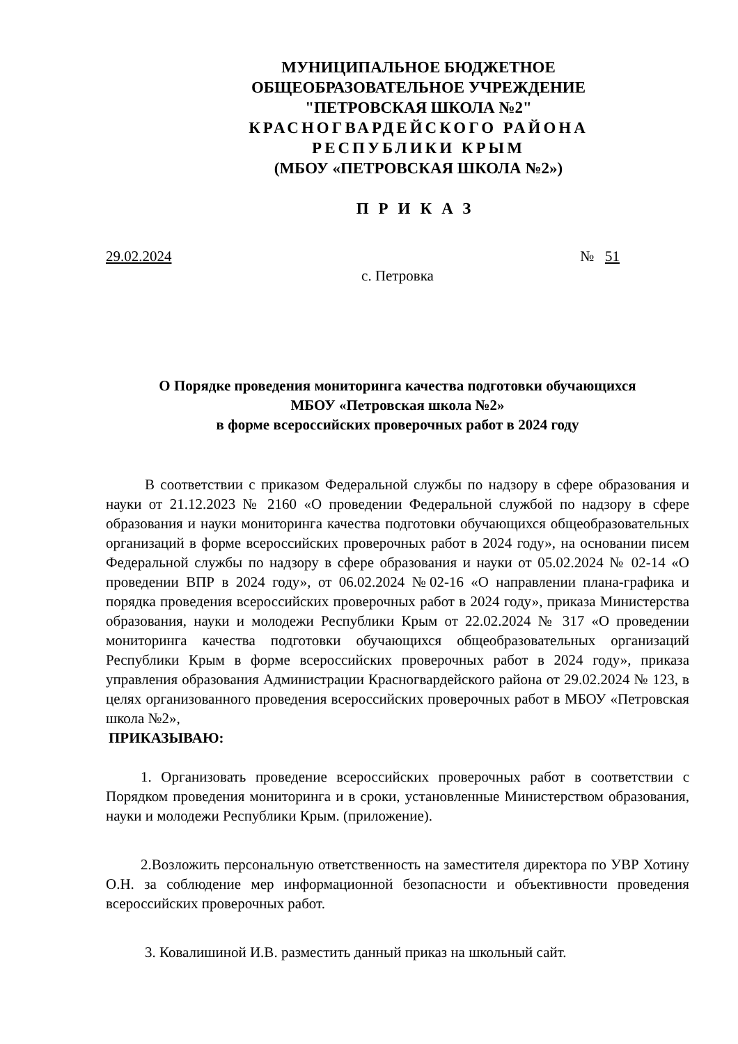МУНИЦИПАЛЬНОЕ БЮДЖЕТНОЕ
ОБЩЕОБРАЗОВАТЕЛЬНОЕ УЧРЕЖДЕНИЕ
"ПЕТРОВСКАЯ ШКОЛА №2"
КРАСНОГВАРДЕЙСКОГО РАЙОНА
РЕСПУБЛИКИ КРЫМ
(МБОУ «ПЕТРОВСКАЯ ШКОЛА №2»)
ПРИКАЗ
29.02.2024 № 51
с. Петровка
О Порядке проведения мониторинга качества подготовки обучающихся
МБОУ «Петровская школа №2»
в форме всероссийских проверочных работ в 2024 году
В соответствии с приказом Федеральной службы по надзору в сфере образования и науки от 21.12.2023 № 2160 «О проведении Федеральной службой по надзору в сфере образования и науки мониторинга качества подготовки обучающихся общеобразовательных организаций в форме всероссийских проверочных работ в 2024 году», на основании писем Федеральной службы по надзору в сфере образования и науки от 05.02.2024 № 02-14 «О проведении ВПР в 2024 году», от 06.02.2024 №02-16 «О направлении плана-графика и порядка проведения всероссийских проверочных работ в 2024 году», приказа Министерства образования, науки и молодежи Республики Крым от 22.02.2024 № 317 «О проведении мониторинга качества подготовки обучающихся общеобразовательных организаций Республики Крым в форме всероссийских проверочных работ в 2024 году», приказа управления образования Администрации Красногвардейского района от 29.02.2024 № 123, в целях организованного проведения всероссийских проверочных работ в МБОУ «Петровская школа №2»,
ПРИКАЗЫВАЮ:
1. Организовать проведение всероссийских проверочных работ в соответствии с Порядком проведения мониторинга и в сроки, установленные Министерством образования, науки и молодежи Республики Крым. (приложение).
2.Возложить персональную ответственность на заместителя директора по УВР Хотину О.Н. за соблюдение мер информационной безопасности и объективности проведения всероссийских проверочных работ.
3. Ковалишиной И.В. разместить данный приказ на школьный сайт.